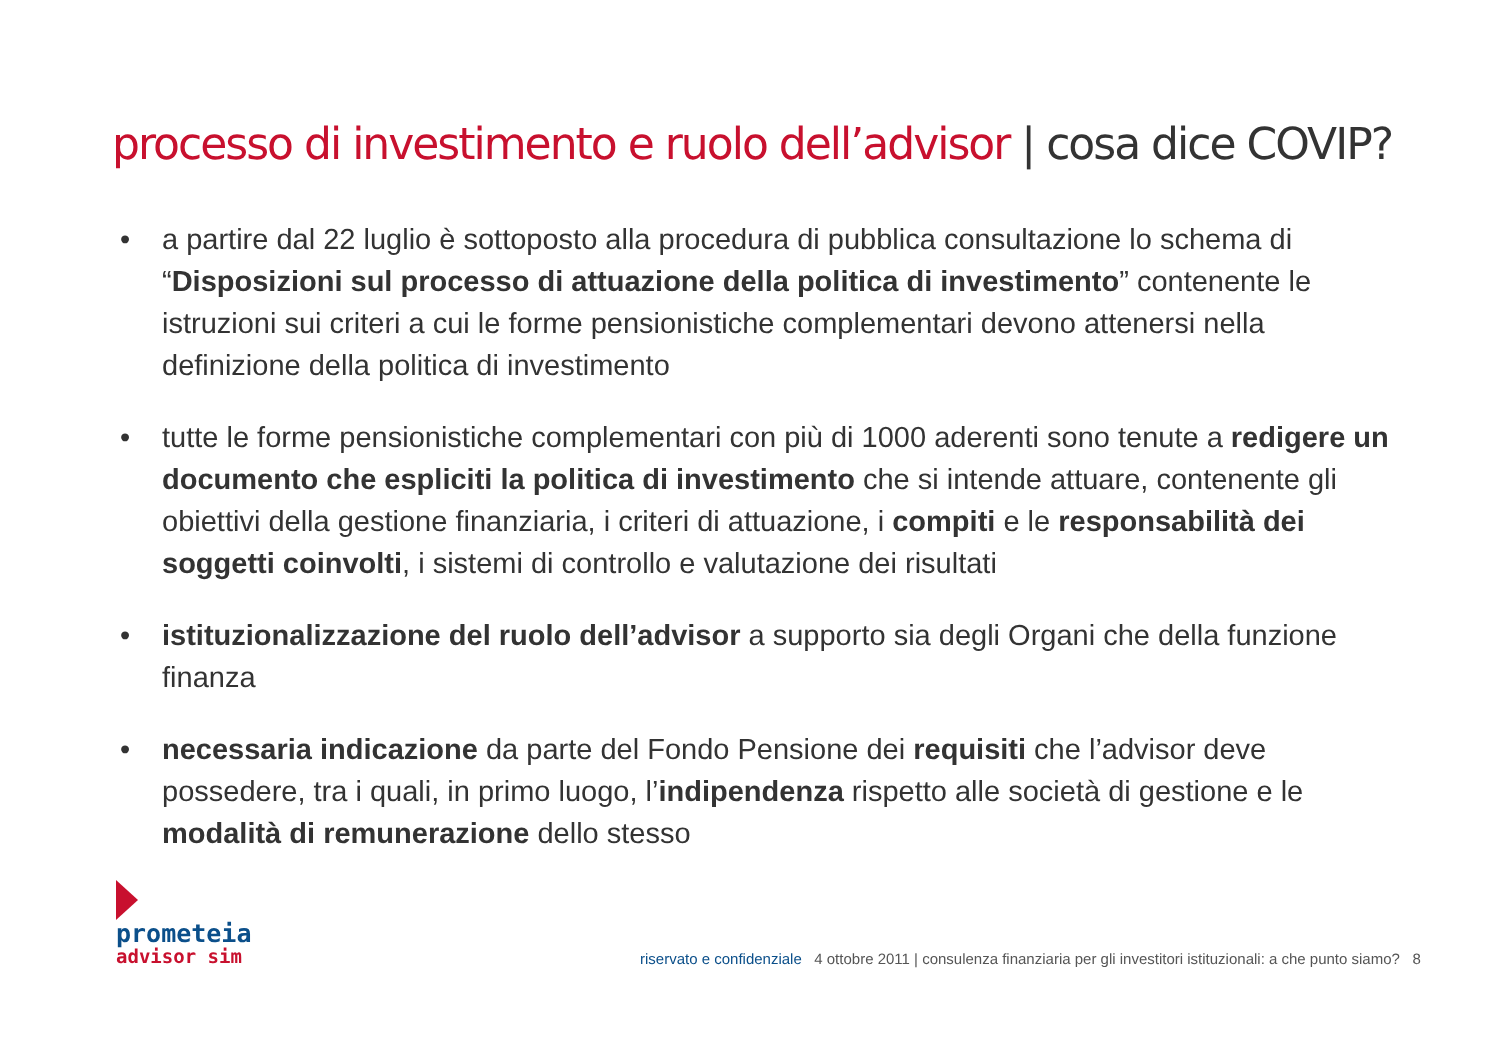processo di investimento e ruolo dell’advisor | cosa dice COVIP?
• a partire dal 22 luglio è sottoposto alla procedura di pubblica consultazione lo schema di “Disposizioni sul processo di attuazione della politica di investimento” contenente le istruzioni sui criteri a cui le forme pensionistiche complementari devono attenersi nella definizione della politica di investimento
• tutte le forme pensionistiche complementari con più di 1000 aderenti sono tenute a redigere un documento che espliciti la politica di investimento che si intende attuare, contenente gli obiettivi della gestione finanziaria, i criteri di attuazione, i compiti e le responsabilità dei soggetti coinvolti, i sistemi di controllo e valutazione dei risultati
• istituzionalizzazione del ruolo dell’advisor a supporto sia degli Organi che della funzione finanza
• necessaria indicazione da parte del Fondo Pensione dei requisiti che l’advisor deve possedere, tra i quali, in primo luogo, l’indipendenza rispetto alle società di gestione e le modalità di remunerazione dello stesso
prometeia
advisor sim
riservato e confidenziale 4 ottobre 2011 | consulenza finanziaria per gli investitori istituzionali: a che punto siamo? 8